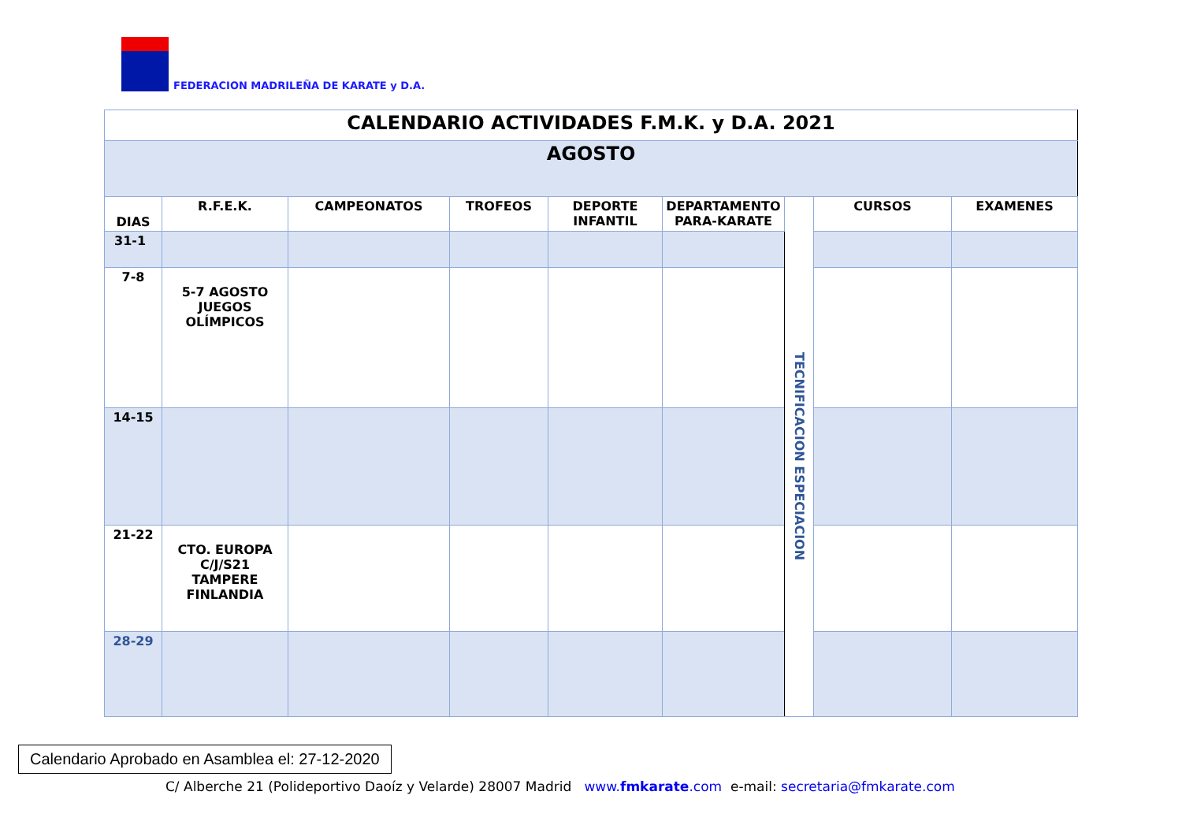FEDERACION MADRILEÑA DE KARATE y D.A.
| CALENDARIO ACTIVIDADES F.M.K. y D.A. 2021 | | | | | | | | |
| AGOSTO | | | | | | | | |
| DIAS | R.F.E.K. | CAMPEONATOS | TROFEOS | DEPORTE INFANTIL | DEPARTAMENTO PARA-KARATE | TECNIFICACION ESPECIACION | CURSOS | EXAMENES |
| 31-1 | | | | | | | | |
| 7-8 | 5-7 AGOSTO JUEGOS OLÍMPICOS | | | | | | | |
| 14-15 | | | | | | | | |
| 21-22 | CTO. EUROPA C/J/S21 TAMPERE FINLANDIA | | | | | | | |
| 28-29 | | | | | | | | |
Calendario Aprobado en Asamblea el: 27-12-2020
C/ Alberche 21 (Polideportivo Daoíz y Velarde) 28007 Madrid www.fmkarate.com e-mail: secretaria@fmkarate.com